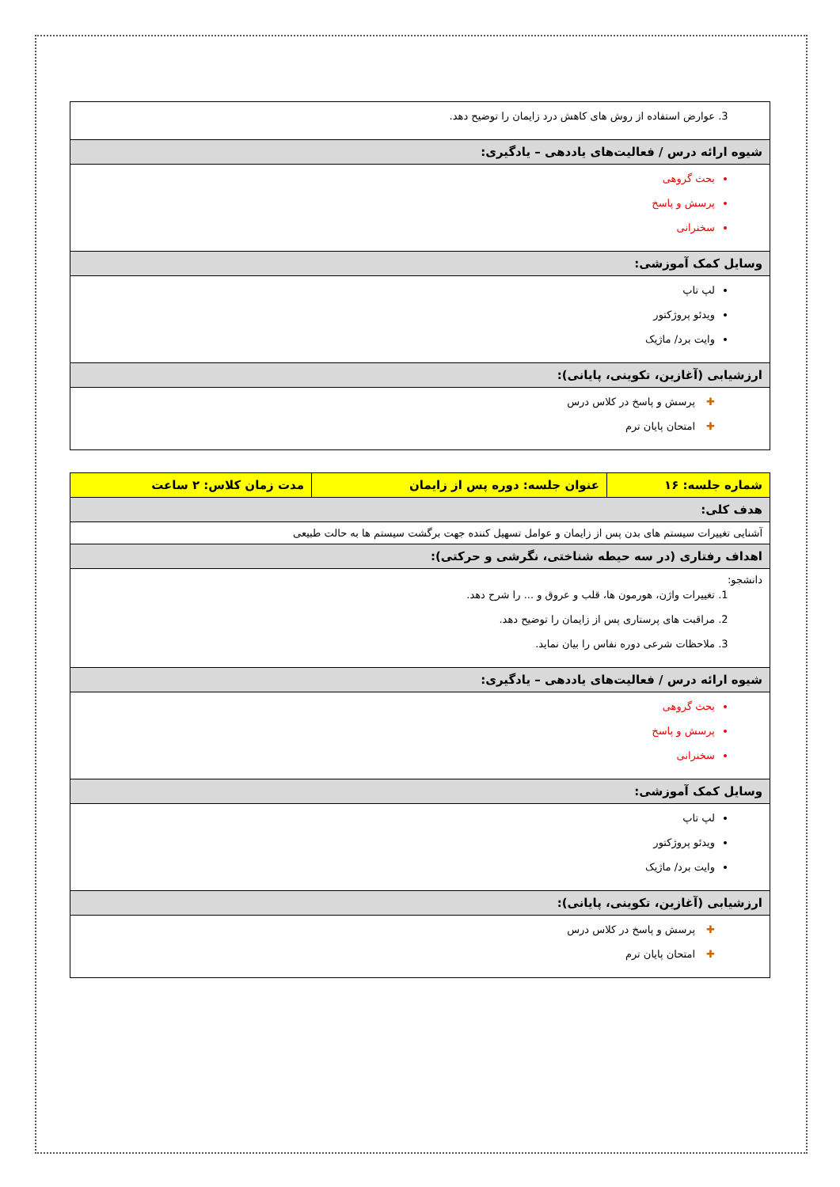| عوارض استفاده از روش های کاهش درد زایمان را توضیح دهد. |
| شیوه ارائه درس / فعالیت‌های یاددهی – یادگیری: |
| بحث گروهی پرسش و پاسخ سخنرانی |
| وسایل کمک آموزشی: |
| لپ تاپ ویدئو پروژکتور وایت برد/ ماژیک |
| ارزشیابی (آغازین، تکوینی، پایانی): |
| ✚ پرسش و پاسخ در کلاس درس ✚ امتحان پایان ترم |
| شماره جلسه: ۱۶ | عنوان جلسه: دوره پس از زایمان | مدت زمان کلاس: ۲ ساعت |
| --- | --- | --- |
| هدف کلی: | | |
| آشنایی تغییرات سیستم های بدن پس از زایمان و عوامل تسهیل کننده جهت برگشت سیستم ها به حالت طبیعی | | |
| اهداف رفتاری (در سه حیطه شناختی، نگرشی و حرکتی): | | |
| دانشجو: تغییرات واژن، هورمون ها، قلب و عروق و ... را شرح دهد. مراقبت های پرستاری پس از زایمان را توضیح دهد. ملاحظات شرعی دوره نفاس را بیان نماید. | | |
| شیوه ارائه درس / فعالیت‌های یاددهی – یادگیری: | | |
| بحث گروهی پرسش و پاسخ سخنرانی | | |
| وسایل کمک آموزشی: | | |
| لپ تاپ ویدئو پروژکتور وایت برد/ ماژیک | | |
| ارزشیابی (آغازین، تکوینی، پایانی): | | |
| ✚ پرسش و پاسخ در کلاس درس ✚ امتحان پایان ترم | | |